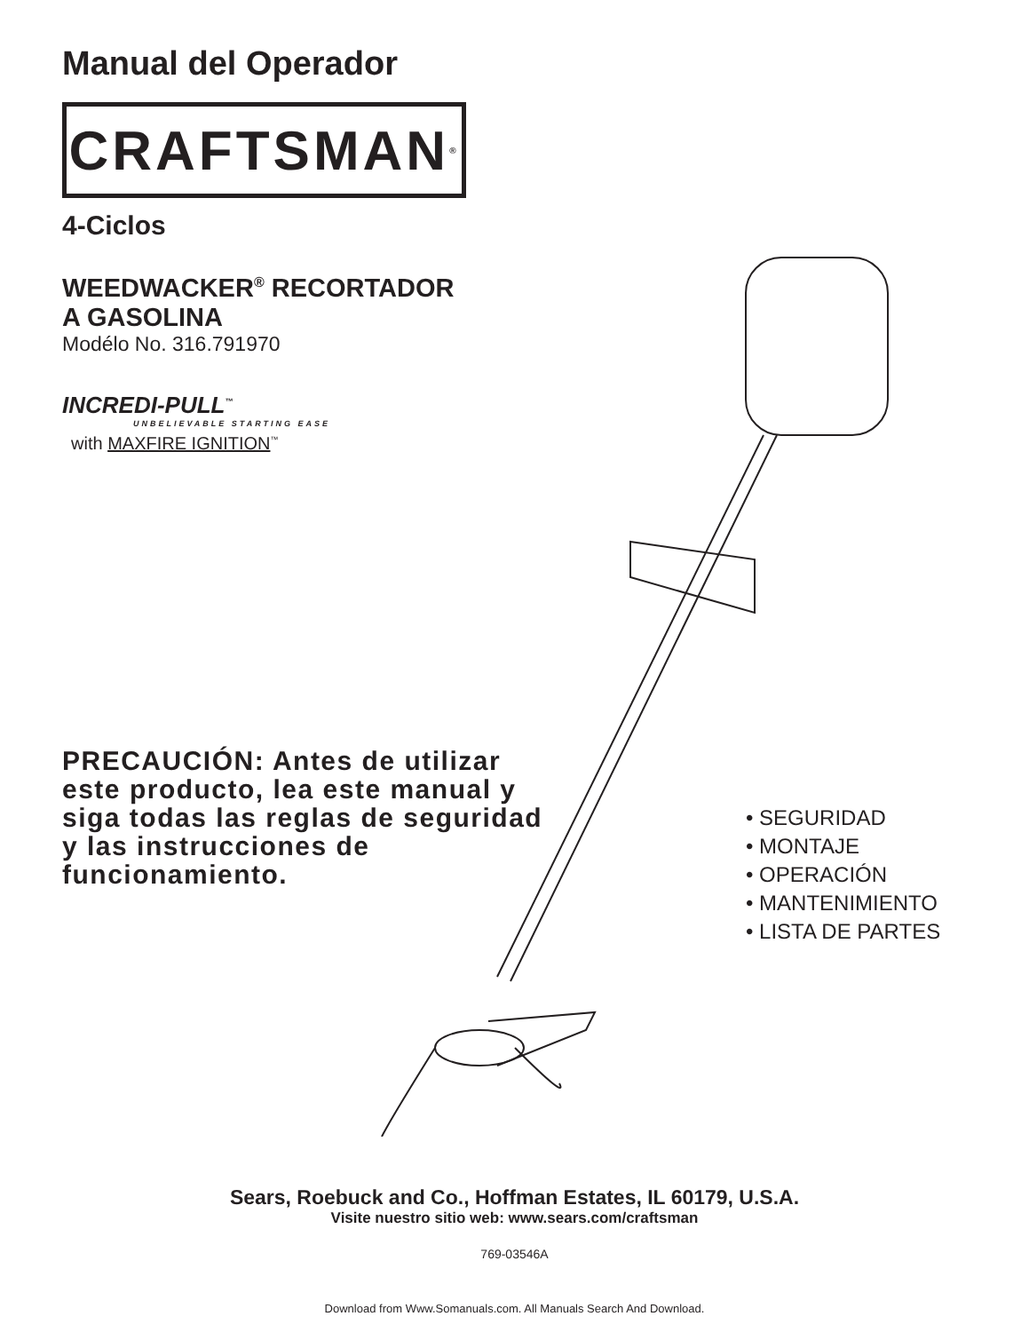Manual del Operador
CRAFTSMAN<sup>®</sup>
4-Ciclos
WEEDWACKER<sup>®</sup> RECORTADOR
A GASOLINA
Modélo No. 316.791970
INCREDI-PULL<sup>™</sup>
UNBELIEVABLE STARTING EASE
with MAXFIRE IGNITION<sup>™</sup>
PRECAUCIÓN: Antes de utilizar este producto, lea este manual y siga todas las reglas de seguridad y las instrucciones de funcionamiento.
• SEGURIDAD
• MONTAJE
• OPERACIÓN
• MANTENIMIENTO
• LISTA DE PARTES
Sears, Roebuck and Co., Hoffman Estates, IL 60179, U.S.A.
Visite nuestro sitio web: www.sears.com/craftsman
769-03546A
Download from Www.Somanuals.com. All Manuals Search And Download.